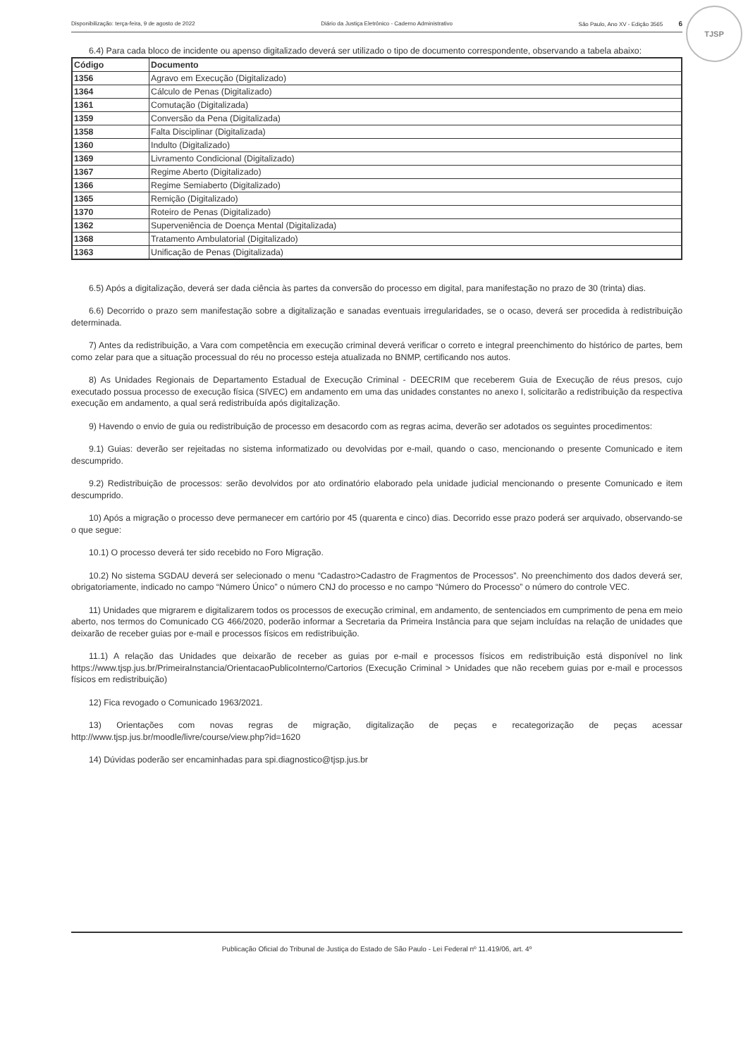TJSP
Disponibilização: terça-feira, 9 de agosto de 2022 Diário da Justiça Eletrônico - Caderno Administrativo São Paulo, Ano XV - Edição 3565 6
6.4) Para cada bloco de incidente ou apenso digitalizado deverá ser utilizado o tipo de documento correspondente, observando a tabela abaixo:
| Código | Documento |
| --- | --- |
| 1356 | Agravo em Execução (Digitalizado) |
| 1364 | Cálculo de Penas (Digitalizado) |
| 1361 | Comutação (Digitalizada) |
| 1359 | Conversão da Pena (Digitalizada) |
| 1358 | Falta Disciplinar (Digitalizada) |
| 1360 | Indulto (Digitalizado) |
| 1369 | Livramento Condicional (Digitalizado) |
| 1367 | Regime Aberto (Digitalizado) |
| 1366 | Regime Semiaberto (Digitalizado) |
| 1365 | Remição (Digitalizado) |
| 1370 | Roteiro de Penas (Digitalizado) |
| 1362 | Superveniência de Doença Mental (Digitalizada) |
| 1368 | Tratamento Ambulatorial (Digitalizado) |
| 1363 | Unificação de Penas (Digitalizada) |
6.5) Após a digitalização, deverá ser dada ciência às partes da conversão do processo em digital, para manifestação no prazo de 30 (trinta) dias.
6.6) Decorrido o prazo sem manifestação sobre a digitalização e sanadas eventuais irregularidades, se o ocaso, deverá ser procedida à redistribuição determinada.
7) Antes da redistribuição, a Vara com competência em execução criminal deverá verificar o correto e integral preenchimento do histórico de partes, bem como zelar para que a situação processual do réu no processo esteja atualizada no BNMP, certificando nos autos.
8) As Unidades Regionais de Departamento Estadual de Execução Criminal - DEECRIM que receberem Guia de Execução de réus presos, cujo executado possua processo de execução física (SIVEC) em andamento em uma das unidades constantes no anexo I, solicitarão a redistribuição da respectiva execução em andamento, a qual será redistribuída após digitalização.
9) Havendo o envio de guia ou redistribuição de processo em desacordo com as regras acima, deverão ser adotados os seguintes procedimentos:
9.1) Guias: deverão ser rejeitadas no sistema informatizado ou devolvidas por e-mail, quando o caso, mencionando o presente Comunicado e item descumprido.
9.2) Redistribuição de processos: serão devolvidos por ato ordinatório elaborado pela unidade judicial mencionando o presente Comunicado e item descumprido.
10) Após a migração o processo deve permanecer em cartório por 45 (quarenta e cinco) dias. Decorrido esse prazo poderá ser arquivado, observando-se o que segue:
10.1) O processo deverá ter sido recebido no Foro Migração.
10.2) No sistema SGDAU deverá ser selecionado o menu “Cadastro>Cadastro de Fragmentos de Processos”. No preenchimento dos dados deverá ser, obrigatoriamente, indicado no campo “Número Único” o número CNJ do processo e no campo “Número do Processo” o número do controle VEC.
11) Unidades que migrarem e digitalizarem todos os processos de execução criminal, em andamento, de sentenciados em cumprimento de pena em meio aberto, nos termos do Comunicado CG 466/2020, poderão informar a Secretaria da Primeira Instância para que sejam incluídas na relação de unidades que deixarão de receber guias por e-mail e processos físicos em redistribuição.
11.1) A relação das Unidades que deixarão de receber as guias por e-mail e processos físicos em redistribuição está disponível no link https://www.tjsp.jus.br/PrimeiraInstancia/OrientacaoPublicoInterno/Cartorios (Execução Criminal > Unidades que não recebem guias por e-mail e processos físicos em redistribuição)
12) Fica revogado o Comunicado 1963/2021.
13) Orientações com novas regras de migração, digitalização de peças e recategorização de peças acessar http://www.tjsp.jus.br/moodle/livre/course/view.php?id=1620
14) Dúvidas poderão ser encaminhadas para spi.diagnostico@tjsp.jus.br
Publicação Oficial do Tribunal de Justiça do Estado de São Paulo - Lei Federal nº 11.419/06, art. 4º